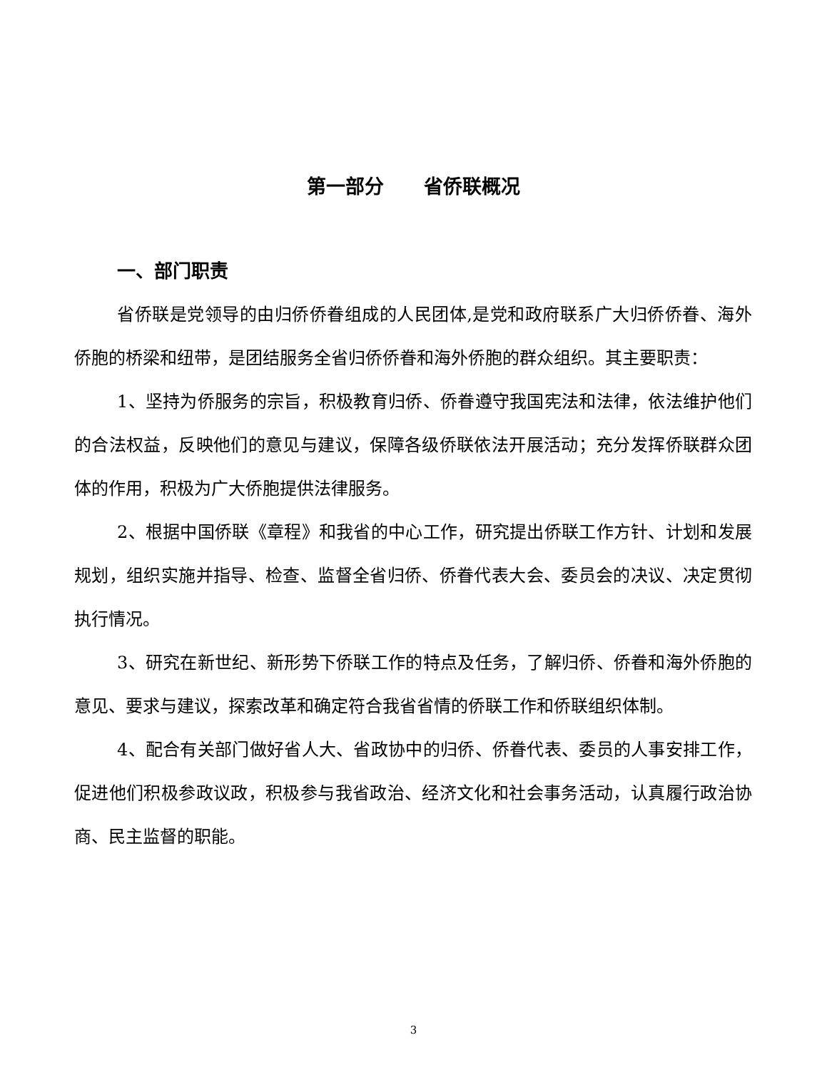第一部分 省侨联概况
一、部门职责
省侨联是党领导的由归侨侨眷组成的人民团体,是党和政府联系广大归侨侨眷、海外侨胞的桥梁和纽带，是团结服务全省归侨侨眷和海外侨胞的群众组织。其主要职责：
1、坚持为侨服务的宗旨，积极教育归侨、侨眷遵守我国宪法和法律，依法维护他们的合法权益，反映他们的意见与建议，保障各级侨联依法开展活动；充分发挥侨联群众团体的作用，积极为广大侨胞提供法律服务。
2、根据中国侨联《章程》和我省的中心工作，研究提出侨联工作方针、计划和发展规划，组织实施并指导、检查、监督全省归侨、侨眷代表大会、委员会的决议、决定贯彻执行情况。
3、研究在新世纪、新形势下侨联工作的特点及任务，了解归侨、侨眷和海外侨胞的意见、要求与建议，探索改革和确定符合我省省情的侨联工作和侨联组织体制。
4、配合有关部门做好省人大、省政协中的归侨、侨眷代表、委员的人事安排工作，促进他们积极参政议政，积极参与我省政治、经济文化和社会事务活动，认真履行政治协商、民主监督的职能。
3